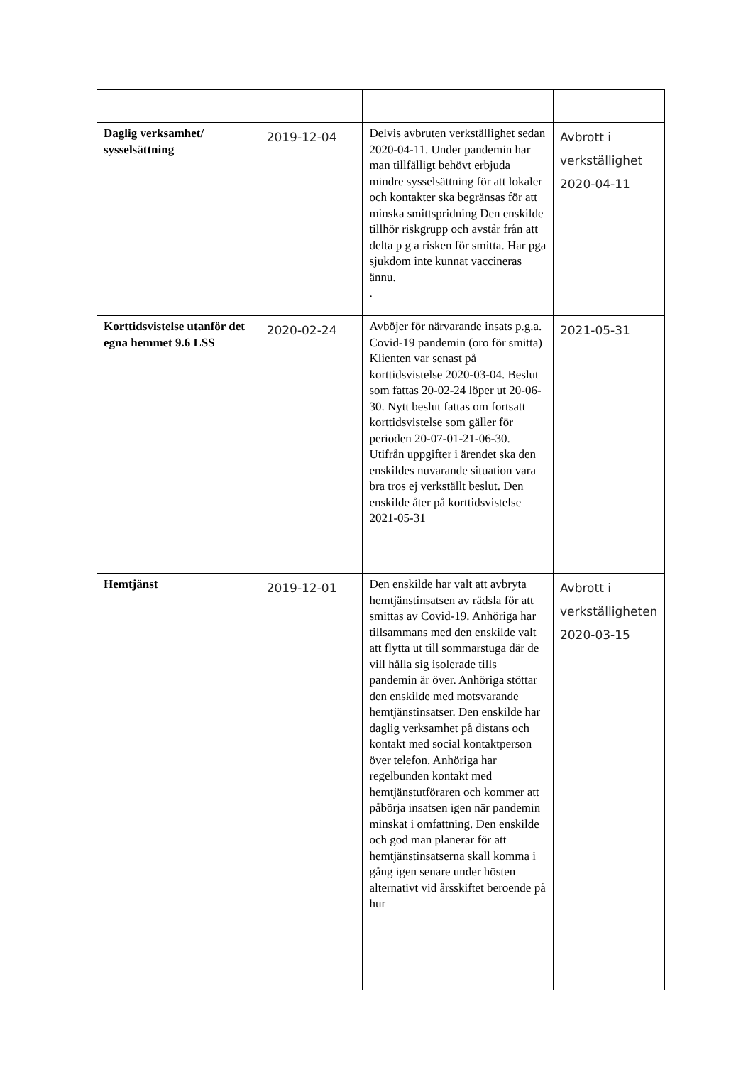| Daglig verksamhet/ sysselsättning | 2019-12-04 | Delvis avbruten verkställighet sedan 2020-04-11. Under pandemin har man tillfälligt behövt erbjuda mindre sysselsättning för att lokaler och kontakter ska begränsas för att minska smittspridning Den enskilde tillhör riskgrupp och avstår från att delta p g a risken för smitta. Har pga sjukdom inte kunnat vaccineras ännu. . | Avbrott i verkställighet 2020-04-11 |
| Korttidsvistelse utanför det egna hemmet 9.6 LSS | 2020-02-24 | Avböjer för närvarande insats p.g.a. Covid-19 pandemin (oro för smitta) Klienten var senast på korttidsvistelse 2020-03-04. Beslut som fattas 20-02-24 löper ut 20-06-30. Nytt beslut fattas om fortsatt korttidsvistelse som gäller för perioden 20-07-01-21-06-30. Utifrån uppgifter i ärendet ska den enskildes nuvarande situation vara bra tros ej verkställt beslut. Den enskilde åter på korttidsvistelse 2021-05-31 | 2021-05-31 |
| Hemtjänst | 2019-12-01 | Den enskilde har valt att avbryta hemtjänstinsatsen av rädsla för att smittas av Covid-19. Anhöriga har tillsammans med den enskilde valt att flytta ut till sommarstuga där de vill hålla sig isolerade tills pandemin är över. Anhöriga stöttar den enskilde med motsvarande hemtjänstinsatser. Den enskilde har daglig verksamhet på distans och kontakt med social kontaktperson över telefon. Anhöriga har regelbunden kontakt med hemtjänstutföraren och kommer att påbörja insatsen igen när pandemin minskat i omfattning. Den enskilde och god man planerar för att hemtjänstinsatserna skall komma i gång igen senare under hösten alternativt vid årsskiftet beroende på hur | Avbrott i verkställigheten 2020-03-15 |